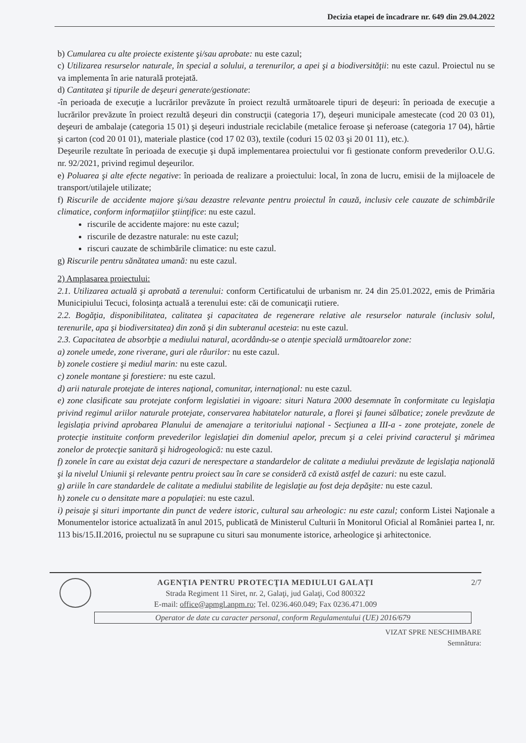Decizia etapei de încadrare nr. 649 din 29.04.2022
b) Cumularea cu alte proiecte existente şi/sau aprobate: nu este cazul;
c) Utilizarea resurselor naturale, în special a solului, a terenurilor, a apei şi a biodiversităţii: nu este cazul. Proiectul nu se va implementa în arie naturală protejată.
d) Cantitatea şi tipurile de deşeuri generate/gestionate:
-în perioada de execuţie a lucrărilor prevăzute în proiect rezultă următoarele tipuri de deşeuri: în perioada de execuţie a lucrărilor prevăzute în proiect rezultă deşeuri din construcţii (categoria 17), deşeuri municipale amestecate (cod 20 03 01), deşeuri de ambalaje (categoria 15 01) şi deşeuri industriale reciclabile (metalice feroase şi neferoase (categoria 17 04), hârtie şi carton (cod 20 01 01), materiale plastice (cod 17 02 03), textile (coduri 15 02 03 şi 20 01 11), etc.).
Deşeurile rezultate în perioada de execuţie şi după implementarea proiectului vor fi gestionate conform prevederilor O.U.G. nr. 92/2021, privind regimul deşeurilor.
e) Poluarea şi alte efecte negative: în perioada de realizare a proiectului: local, în zona de lucru, emisii de la mijloacele de transport/utilajele utilizate;
f) Riscurile de accidente majore şi/sau dezastre relevante pentru proiectul în cauză, inclusiv cele cauzate de schimbările climatice, conform informaţiilor ştiinţifice: nu este cazul.
riscurile de accidente majore: nu este cazul;
riscurile de dezastre naturale: nu este cazul;
riscuri cauzate de schimbările climatice: nu este cazul.
g) Riscurile pentru sănătatea umană: nu este cazul.
2) Amplasarea proiectului:
2.1. Utilizarea actuală şi aprobată a terenului: conform Certificatului de urbanism nr. 24 din 25.01.2022, emis de Primăria Municipiului Tecuci, folosinţa actuală a terenului este: căi de comunicaţii rutiere.
2.2. Bogăţia, disponibilitatea, calitatea şi capacitatea de regenerare relative ale resurselor naturale (inclusiv solul, terenurile, apa şi biodiversitatea) din zonă şi din subteranul acesteia: nu este cazul.
2.3. Capacitatea de absorbţie a mediului natural, acordându-se o atenţie specială următoarelor zone:
a) zonele umede, zone riverane, guri ale râurilor: nu este cazul.
b) zonele costiere şi mediul marin: nu este cazul.
c) zonele montane şi forestiere: nu este cazul.
d) arii naturale protejate de interes naţional, comunitar, internaţional: nu este cazul.
e) zone clasificate sau protejate conform legislatiei in vigoare: situri Natura 2000 desemnate în conformitate cu legislaţia privind regimul ariilor naturale protejate, conservarea habitatelor naturale, a florei şi faunei sălbatice; zonele prevăzute de legislaţia privind aprobarea Planului de amenajare a teritoriului naţional - Secţiunea a III-a - zone protejate, zonele de protecţie instituite conform prevederilor legislaţiei din domeniul apelor, precum şi a celei privind caracterul şi mărimea zonelor de protecţie sanitară şi hidrogeologică: nu este cazul.
f) zonele în care au existat deja cazuri de nerespectare a standardelor de calitate a mediului prevăzute de legislaţia naţională şi la nivelul Uniunii şi relevante pentru proiect sau în care se consideră că există astfel de cazuri: nu este cazul.
g) ariile în care standardele de calitate a mediului stabilite de legislaţie au fost deja depăşite: nu este cazul.
h) zonele cu o densitate mare a populaţiei: nu este cazul.
i) peisaje şi situri importante din punct de vedere istoric, cultural sau arheologic: nu este cazul; conform Listei Naţionale a Monumentelor istorice actualizată în anul 2015, publicată de Ministerul Culturii în Monitorul Oficial al României partea I, nr. 113 bis/15.II.2016, proiectul nu se suprapune cu situri sau monumente istorice, arheologice şi arhitectonice.
2/7
AGENŢIA PENTRU PROTECŢIA MEDIULUI GALAŢI
Strada Regiment 11 Siret, nr. 2, Galaţi, jud Galaţi, Cod 800322
E-mail: office@apmgl.anpm.ro; Tel. 0236.460.049; Fax 0236.471.009
Operator de date cu caracter personal, conform Regulamentului (UE) 2016/679
VIZAT SPRE NESCHIMBARE
Semnătura: